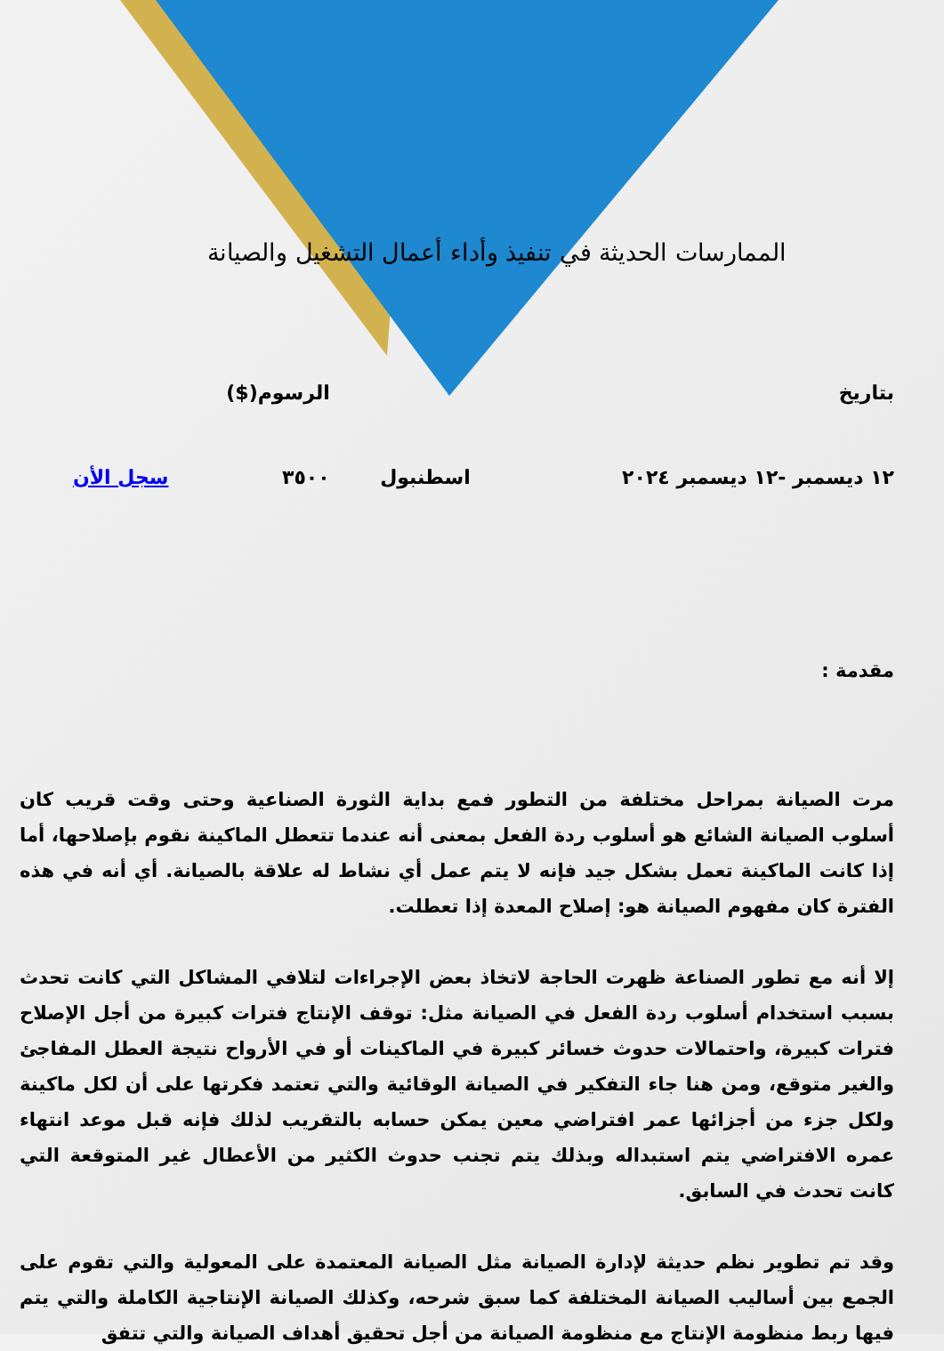الممارسات الحديثة في تنفيذ وأداء أعمال التشغيل والصيانة
| بتاريخ | | الرسوم($) | |
| ١٢ ديسمبر -١٢ ديسمبر ٢٠٢٤ | اسطنبول | ٣٥٠٠ | سجل الأن |
مقدمة :
مرت الصيانة بمراحل مختلفة من التطور فمع بداية الثورة الصناعية وحتى وقت قريب كان أسلوب الصيانة الشائع هو أسلوب ردة الفعل بمعنى أنه عندما تتعطل الماكينة نقوم بإصلاحها، أما إذا كانت الماكينة تعمل بشكل جيد فإنه لا يتم عمل أي نشاط له علاقة بالصيانة. أي أنه في هذه الفترة كان مفهوم الصيانة هو: إصلاح المعدة إذا تعطلت.
إلا أنه مع تطور الصناعة ظهرت الحاجة لاتخاذ بعض الإجراءات لتلافي المشاكل التي كانت تحدث بسبب استخدام أسلوب ردة الفعل في الصيانة مثل: توقف الإنتاج فترات كبيرة من أجل الإصلاح فترات كبيرة، واحتمالات حدوث خسائر كبيرة في الماكينات أو في الأرواح نتيجة العطل المفاجئ والغير متوقع، ومن هنا جاء التفكير في الصيانة الوقائية والتي تعتمد فكرتها على أن لكل ماكينة ولكل جزء من أجزائها عمر افتراضي معين يمكن حسابه بالتقريب لذلك فإنه قبل موعد انتهاء عمره الافتراضي يتم استبداله وبذلك يتم تجنب حدوث الكثير من الأعطال غير المتوقعة التي كانت تحدث في السابق.
وقد تم تطوير نظم حديثة لإدارة الصيانة مثل الصيانة المعتمدة على المعولية والتي تقوم على الجمع بين أساليب الصيانة المختلفة كما سبق شرحه، وكذلك الصيانة الإنتاجية الكاملة والتي يتم فيها ربط منظومة الإنتاج مع منظومة الصيانة من أجل تحقيق أهداف الصيانة والتي تتفق